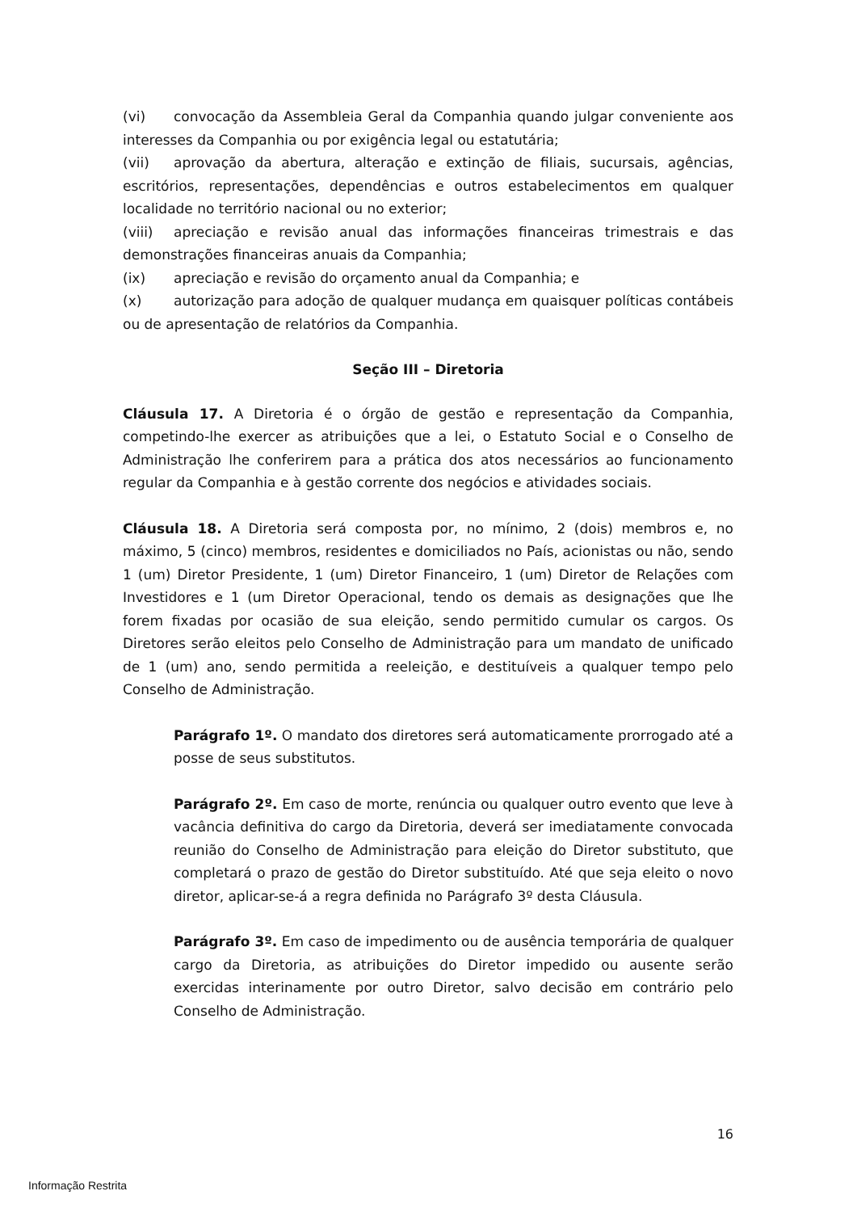(vi) convocação da Assembleia Geral da Companhia quando julgar conveniente aos interesses da Companhia ou por exigência legal ou estatutária;
(vii) aprovação da abertura, alteração e extinção de filiais, sucursais, agências, escritórios, representações, dependências e outros estabelecimentos em qualquer localidade no território nacional ou no exterior;
(viii) apreciação e revisão anual das informações financeiras trimestrais e das demonstrações financeiras anuais da Companhia;
(ix) apreciação e revisão do orçamento anual da Companhia; e
(x) autorização para adoção de qualquer mudança em quaisquer políticas contábeis ou de apresentação de relatórios da Companhia.
Seção III – Diretoria
Cláusula 17. A Diretoria é o órgão de gestão e representação da Companhia, competindo-lhe exercer as atribuições que a lei, o Estatuto Social e o Conselho de Administração lhe conferirem para a prática dos atos necessários ao funcionamento regular da Companhia e à gestão corrente dos negócios e atividades sociais.
Cláusula 18. A Diretoria será composta por, no mínimo, 2 (dois) membros e, no máximo, 5 (cinco) membros, residentes e domiciliados no País, acionistas ou não, sendo 1 (um) Diretor Presidente, 1 (um) Diretor Financeiro, 1 (um) Diretor de Relações com Investidores e 1 (um Diretor Operacional, tendo os demais as designações que lhe forem fixadas por ocasião de sua eleição, sendo permitido cumular os cargos. Os Diretores serão eleitos pelo Conselho de Administração para um mandato de unificado de 1 (um) ano, sendo permitida a reeleição, e destituíveis a qualquer tempo pelo Conselho de Administração.
Parágrafo 1º. O mandato dos diretores será automaticamente prorrogado até a posse de seus substitutos.
Parágrafo 2º. Em caso de morte, renúncia ou qualquer outro evento que leve à vacância definitiva do cargo da Diretoria, deverá ser imediatamente convocada reunião do Conselho de Administração para eleição do Diretor substituto, que completará o prazo de gestão do Diretor substituído. Até que seja eleito o novo diretor, aplicar-se-á a regra definida no Parágrafo 3º desta Cláusula.
Parágrafo 3º. Em caso de impedimento ou de ausência temporária de qualquer cargo da Diretoria, as atribuições do Diretor impedido ou ausente serão exercidas interinamente por outro Diretor, salvo decisão em contrário pelo Conselho de Administração.
16
Informação Restrita